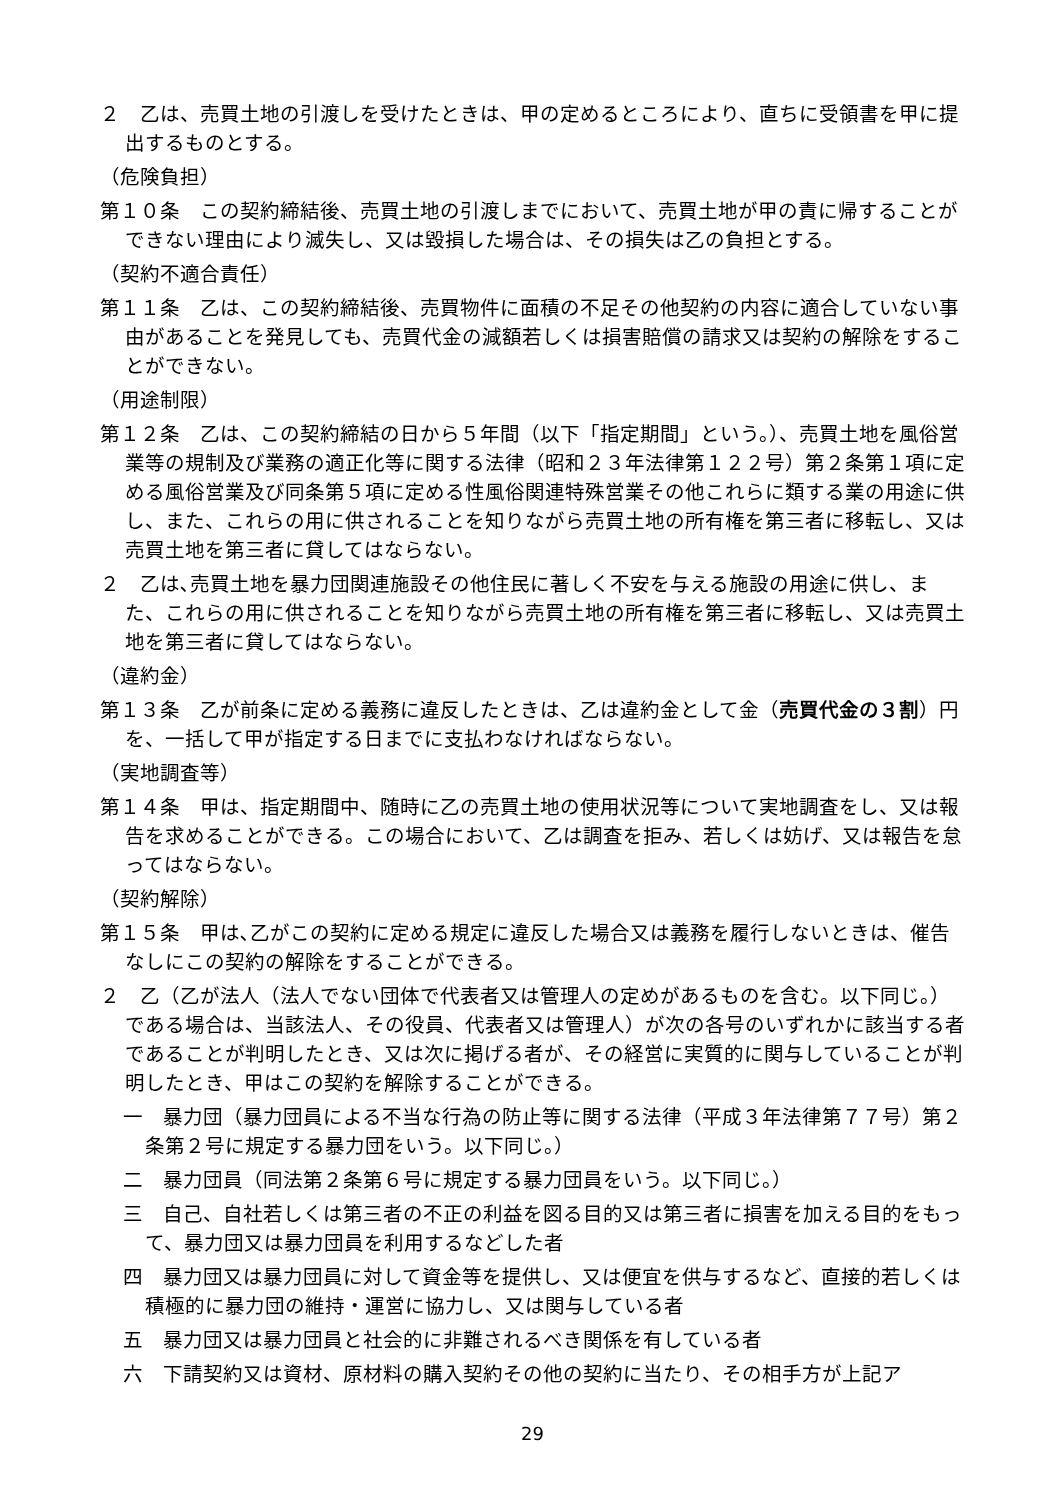２　乙は、売買土地の引渡しを受けたときは、甲の定めるところにより、直ちに受領書を甲に提出するものとする。
（危険負担）
第１０条　この契約締結後、売買土地の引渡しまでにおいて、売買土地が甲の責に帰することができない理由により滅失し、又は毀損した場合は、その損失は乙の負担とする。
（契約不適合責任）
第１１条　乙は、この契約締結後、売買物件に面積の不足その他契約の内容に適合していない事由があることを発見しても、売買代金の減額若しくは損害賠償の請求又は契約の解除をすることができない。
（用途制限）
第１２条　乙は、この契約締結の日から５年間（以下「指定期間」という。）、売買土地を風俗営業等の規制及び業務の適正化等に関する法律（昭和２３年法律第１２２号）第２条第１項に定める風俗営業及び同条第５項に定める性風俗関連特殊営業その他これらに類する業の用途に供し、また、これらの用に供されることを知りながら売買土地の所有権を第三者に移転し、又は売買土地を第三者に貸してはならない。
２　乙は､売買土地を暴力団関連施設その他住民に著しく不安を与える施設の用途に供し、また、これらの用に供されることを知りながら売買土地の所有権を第三者に移転し、又は売買土地を第三者に貸してはならない。
（違約金）
第１３条　乙が前条に定める義務に違反したときは、乙は違約金として金（売買代金の３割）円を、一括して甲が指定する日までに支払わなければならない。
（実地調査等）
第１４条　甲は、指定期間中、随時に乙の売買土地の使用状況等について実地調査をし、又は報告を求めることができる。この場合において、乙は調査を拒み、若しくは妨げ、又は報告を怠ってはならない。
（契約解除）
第１５条　甲は､乙がこの契約に定める規定に違反した場合又は義務を履行しないときは、催告なしにこの契約の解除をすることができる。
２　乙（乙が法人（法人でない団体で代表者又は管理人の定めがあるものを含む。以下同じ。）である場合は、当該法人、その役員、代表者又は管理人）が次の各号のいずれかに該当する者であることが判明したとき、又は次に掲げる者が、その経営に実質的に関与していることが判明したとき、甲はこの契約を解除することができる。
一　暴力団（暴力団員による不当な行為の防止等に関する法律（平成３年法律第７７号）第２条第２号に規定する暴力団をいう。以下同じ。）
二　暴力団員（同法第２条第６号に規定する暴力団員をいう。以下同じ。）
三　自己、自社若しくは第三者の不正の利益を図る目的又は第三者に損害を加える目的をもって、暴力団又は暴力団員を利用するなどした者
四　暴力団又は暴力団員に対して資金等を提供し、又は便宜を供与するなど、直接的若しくは積極的に暴力団の維持・運営に協力し、又は関与している者
五　暴力団又は暴力団員と社会的に非難されるべき関係を有している者
六　下請契約又は資材、原材料の購入契約その他の契約に当たり、その相手方が上記ア
29